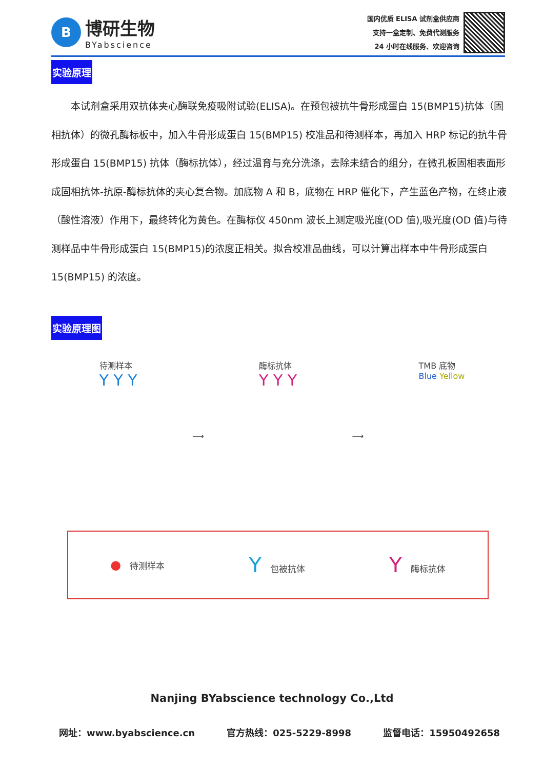B
博研生物
BYabscience
国内优质 ELISA 试剂盒供应商
支持一盒定制、免费代测服务
24 小时在线服务、欢迎咨询
实验原理
　　本试剂盒采用双抗体夹心酶联免疫吸附试验(ELISA)。在预包被抗牛骨形成蛋白 15(BMP15)抗体（固相抗体）的微孔酶标板中，加入牛骨形成蛋白 15(BMP15) 校准品和待测样本，再加入 HRP 标记的抗牛骨形成蛋白 15(BMP15) 抗体（酶标抗体），经过温育与充分洗涤，去除未结合的组分，在微孔板固相表面形成固相抗体-抗原-酶标抗体的夹心复合物。加底物 A 和 B，底物在 HRP 催化下，产生蓝色产物，在终止液（酸性溶液）作用下，最终转化为黄色。在酶标仪 450nm 波长上测定吸光度(OD 值),吸光度(OD 值)与待测样品中牛骨形成蛋白 15(BMP15)的浓度正相关。拟合校准品曲线，可以计算出样本中牛骨形成蛋白 15(BMP15) 的浓度。
实验原理图
待测样本
Y Y Y
⟶ 酶标抗体
Y Y Y
⟶ TMB 底物
Blue Yellow
●　待测样本
Y　包被抗体
Y　酶标抗体
Nanjing BYabscience technology Co.,Ltd
网址：www.byabscience.cn 官方热线：025-5229-8998 监督电话：15950492658